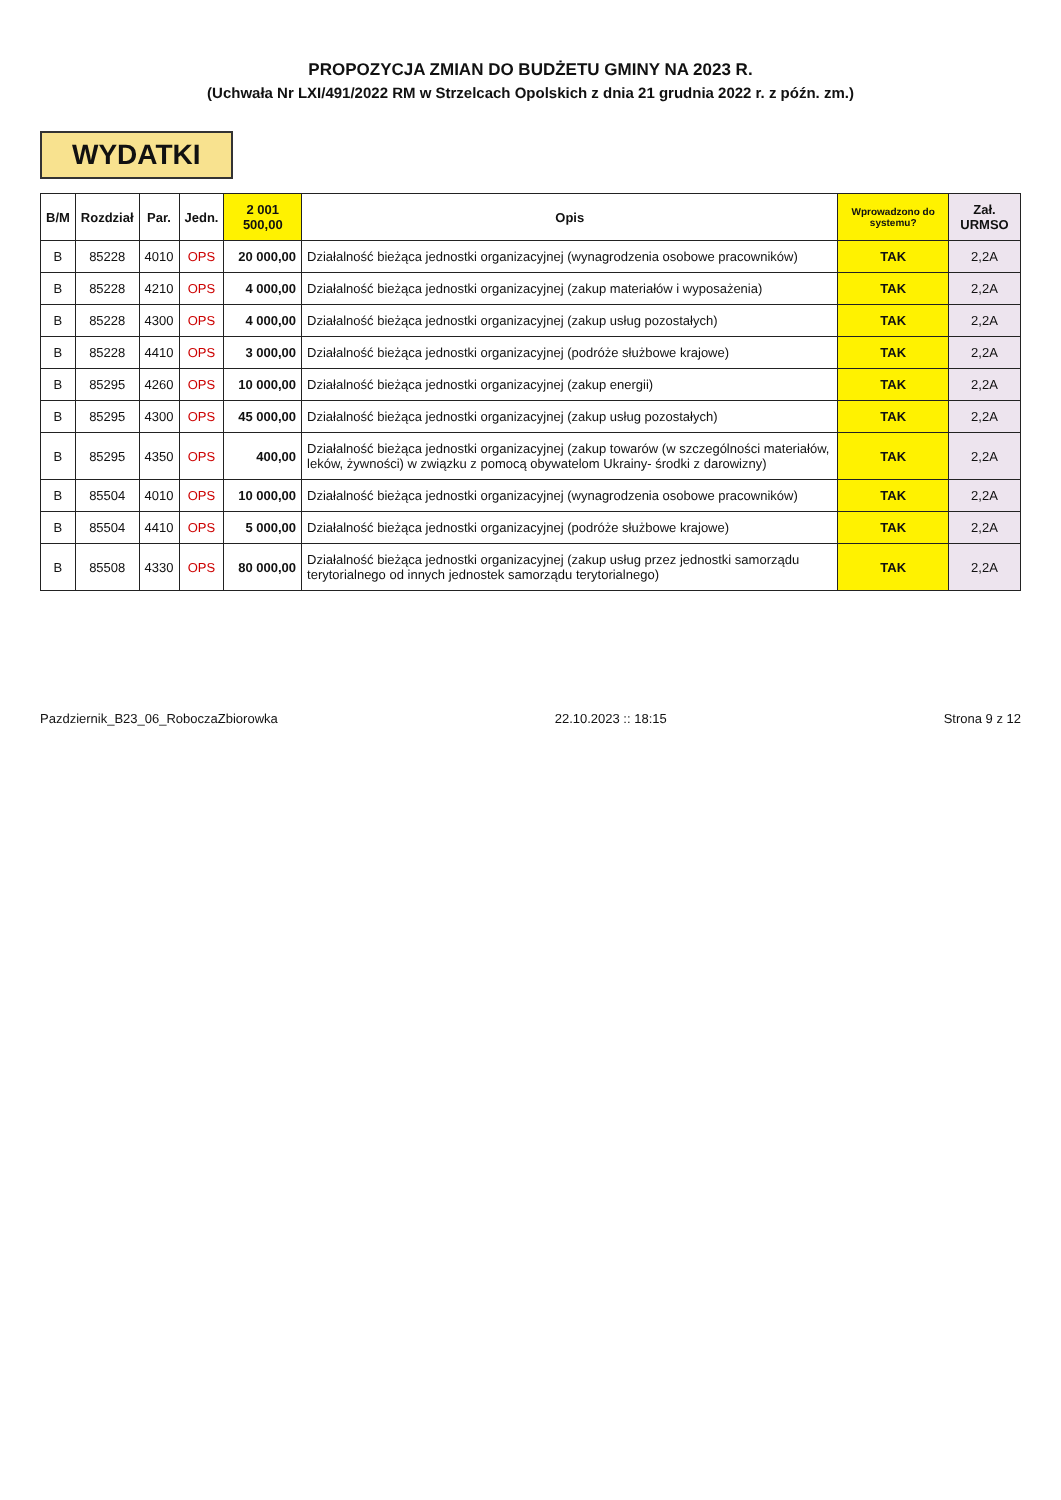PROPOZYCJA ZMIAN DO BUDŻETU GMINY NA 2023 R.
(Uchwała Nr LXI/491/2022 RM w Strzelcach Opolskich z dnia 21 grudnia 2022 r. z późn. zm.)
WYDATKI
| B/M | Rozdział | Par. | Jedn. | 2 001 500,00 | Opis | Wprowadzono do systemu? | Zał. URMSO |
| --- | --- | --- | --- | --- | --- | --- | --- |
| B | 85228 | 4010 | OPS | 20 000,00 | Działalność bieżąca jednostki organizacyjnej (wynagrodzenia osobowe pracowników) | TAK | 2,2A |
| B | 85228 | 4210 | OPS | 4 000,00 | Działalność bieżąca jednostki organizacyjnej (zakup materiałów i wyposażenia) | TAK | 2,2A |
| B | 85228 | 4300 | OPS | 4 000,00 | Działalność bieżąca jednostki organizacyjnej (zakup usług pozostałych) | TAK | 2,2A |
| B | 85228 | 4410 | OPS | 3 000,00 | Działalność bieżąca jednostki organizacyjnej (podróże służbowe krajowe) | TAK | 2,2A |
| B | 85295 | 4260 | OPS | 10 000,00 | Działalność bieżąca jednostki organizacyjnej (zakup energii) | TAK | 2,2A |
| B | 85295 | 4300 | OPS | 45 000,00 | Działalność bieżąca jednostki organizacyjnej (zakup usług pozostałych) | TAK | 2,2A |
| B | 85295 | 4350 | OPS | 400,00 | Działalność bieżąca jednostki organizacyjnej (zakup towarów (w szczególności materiałów, leków, żywności) w związku z pomocą obywatelom Ukrainy- środki z darowizny) | TAK | 2,2A |
| B | 85504 | 4010 | OPS | 10 000,00 | Działalność bieżąca jednostki organizacyjnej (wynagrodzenia osobowe pracowników) | TAK | 2,2A |
| B | 85504 | 4410 | OPS | 5 000,00 | Działalność bieżąca jednostki organizacyjnej (podróże służbowe krajowe) | TAK | 2,2A |
| B | 85508 | 4330 | OPS | 80 000,00 | Działalność bieżąca jednostki organizacyjnej (zakup usług przez jednostki samorządu terytorialnego od innych jednostek samorządu terytorialnego) | TAK | 2,2A |
Pazdziernik_B23_06_RoboczaZbiorowka 22.10.2023 :: 18:15 Strona 9 z 12